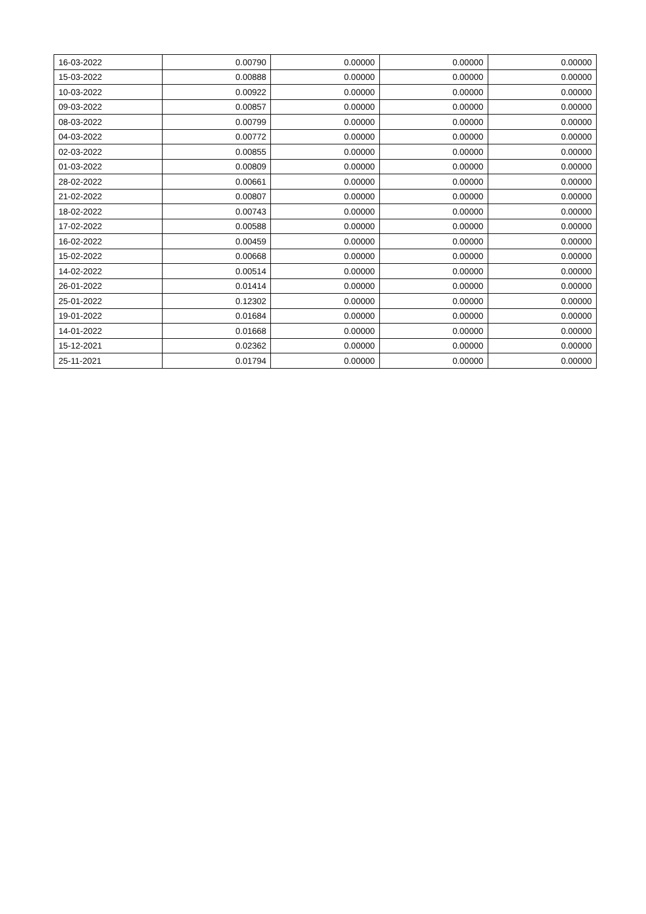| 16-03-2022 | 0.00790 | 0.00000 | 0.00000 | 0.00000 |
| 15-03-2022 | 0.00888 | 0.00000 | 0.00000 | 0.00000 |
| 10-03-2022 | 0.00922 | 0.00000 | 0.00000 | 0.00000 |
| 09-03-2022 | 0.00857 | 0.00000 | 0.00000 | 0.00000 |
| 08-03-2022 | 0.00799 | 0.00000 | 0.00000 | 0.00000 |
| 04-03-2022 | 0.00772 | 0.00000 | 0.00000 | 0.00000 |
| 02-03-2022 | 0.00855 | 0.00000 | 0.00000 | 0.00000 |
| 01-03-2022 | 0.00809 | 0.00000 | 0.00000 | 0.00000 |
| 28-02-2022 | 0.00661 | 0.00000 | 0.00000 | 0.00000 |
| 21-02-2022 | 0.00807 | 0.00000 | 0.00000 | 0.00000 |
| 18-02-2022 | 0.00743 | 0.00000 | 0.00000 | 0.00000 |
| 17-02-2022 | 0.00588 | 0.00000 | 0.00000 | 0.00000 |
| 16-02-2022 | 0.00459 | 0.00000 | 0.00000 | 0.00000 |
| 15-02-2022 | 0.00668 | 0.00000 | 0.00000 | 0.00000 |
| 14-02-2022 | 0.00514 | 0.00000 | 0.00000 | 0.00000 |
| 26-01-2022 | 0.01414 | 0.00000 | 0.00000 | 0.00000 |
| 25-01-2022 | 0.12302 | 0.00000 | 0.00000 | 0.00000 |
| 19-01-2022 | 0.01684 | 0.00000 | 0.00000 | 0.00000 |
| 14-01-2022 | 0.01668 | 0.00000 | 0.00000 | 0.00000 |
| 15-12-2021 | 0.02362 | 0.00000 | 0.00000 | 0.00000 |
| 25-11-2021 | 0.01794 | 0.00000 | 0.00000 | 0.00000 |